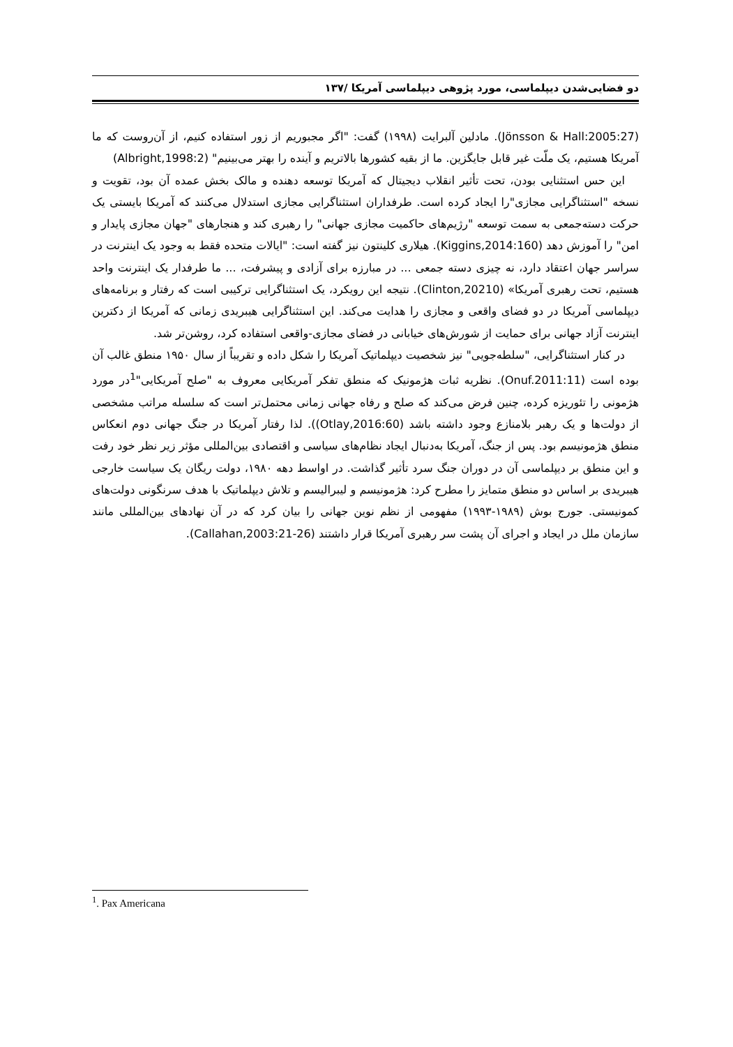دو فضایی‌شدن دیپلماسی، مورد پژوهی دیپلماسی آمریکا /۱۳۷
(Jönsson & Hall:2005:27). مادلین آلبرایت (۱۹۹۸) گفت: "اگر مجبوریم از زور استفاده کنیم، از آن‌روست که ما آمریکا هستیم، یک ملّت غیر قابل جایگزین. ما از بقیه کشورها بالاتریم و آینده را بهتر می‌بینیم" (Albright,1998:2)
این حس استثنایی بودن، تحت تأثیر انقلاب دیجیتال که آمریکا توسعه دهنده و مالک بخش عمده آن بود، تقویت و نسخه "استثناگرایی مجازی"را ایجاد کرده است. طرفداران استثناگرایی مجازی استدلال می‌کنند که آمریکا بایستی یک حرکت دسته‌جمعی به سمت توسعه "رژیم‌های حاکمیت مجازی جهانی" را رهبری کند و هنجارهای "جهان مجازی پایدار و امن" را آموزش دهد (Kiggins,2014:160). هیلاری کلینتون نیز گفته است: "ایالات متحده فقط به وجود یک اینترنت در سراسر جهان اعتقاد دارد، نه چیزی دسته جمعی ... در مبارزه برای آزادی و پیشرفت، ... ما طرفدار یک اینترنت واحد هستیم، تحت رهبری آمریکا» (Clinton,20210). نتیجه این رویکرد، یک استثناگرایی ترکیبی است که رفتار و برنامه‌های دیپلماسی آمریکا در دو فضای واقعی و مجازی را هدایت می‌کند. این استثناگرایی هیبریدی زمانی که آمریکا از دکترین اینترنت آزاد جهانی برای حمایت از شورش‌های خیابانی در فضای مجازی-واقعی استفاده کرد، روشن‌تر شد.
در کنار استثناگرایی، "سلطه‌جویی" نیز شخصیت دیپلماتیک آمریکا را شکل داده و تقریباً از سال ۱۹۵۰ منطق غالب آن بوده است (Onuf.2011:11). نظریه ثبات هژمونیک که منطق تفکر آمریکایی معروف به "صلح آمریکایی"<sup>1</sup>در مورد هژمونی را تئوریزه کرده، چنین فرض می‌کند که صلح و رفاه جهانی زمانی محتمل‌تر است که سلسله مراتب مشخصی از دولت‌ها و یک رهبر بلامنازع وجود داشته باشد (Otlay,2016:60)). لذا رفتار آمریکا در جنگ جهانی دوم انعکاس منطق هژمونیسم بود. پس از جنگ، آمریکا به‌دنبال ایجاد نظام‌های سیاسی و اقتصادی بین‌المللی مؤثر زیر نظر خود رفت و این منطق بر دیپلماسی آن در دوران جنگ سرد تأثیر گذاشت. در اواسط دهه ۱۹۸۰، دولت ریگان یک سیاست خارجی هیبریدی بر اساس دو منطق متمایز را مطرح کرد: هژمونیسم و لیبرالیسم و تلاش دیپلماتیک با هدف سرنگونی دولت‌های کمونیستی. جورج بوش (۱۹۸۹-۱۹۹۳) مفهومی از نظم نوین جهانی را بیان کرد که در آن نهادهای بین‌المللی مانند سازمان ملل در ایجاد و اجرای آن پشت سر رهبری آمریکا قرار داشتند (Callahan,2003:21-26).
<sup>1</sup>. Pax Americana